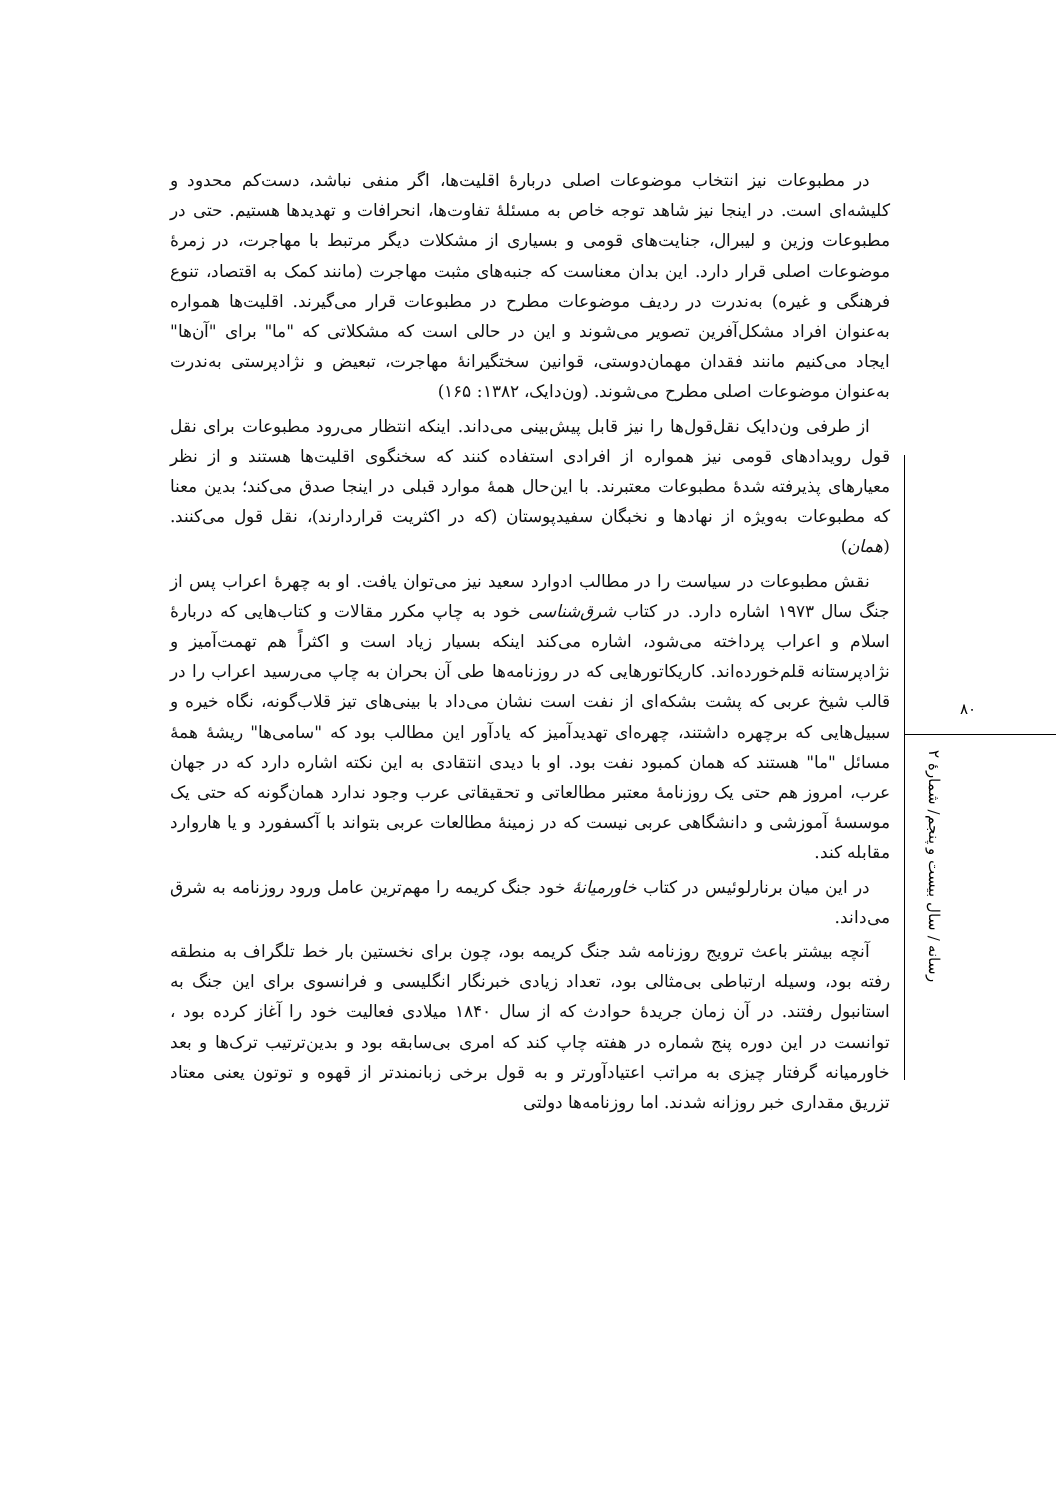در مطبوعات نیز انتخاب موضوعات اصلی دربارهٔ اقلیت‌ها، اگر منفی نباشد، دست‌کم محدود و کلیشه‌ای است. در اینجا نیز شاهد توجه خاص به مسئلهٔ تفاوت‌ها، انحرافات و تهدیدها هستیم. حتی در مطبوعات وزین و لیبرال، جنایت‌های قومی و بسیاری از مشکلات دیگر مرتبط با مهاجرت، در زمرهٔ موضوعات اصلی قرار دارد. این بدان معناست که جنبه‌های مثبت مهاجرت (مانند کمک به اقتصاد، تنوع فرهنگی و غیره) به‌ندرت در ردیف موضوعات مطرح در مطبوعات قرار می‌گیرند. اقلیت‌ها همواره به‌عنوان افراد مشکل‌آفرین تصویر می‌شوند و این در حالی است که مشکلاتی که "ما" برای "آن‌ها" ایجاد می‌کنیم مانند فقدان مهمان‌دوستی، قوانین سختگیرانهٔ مهاجرت، تبعیض و نژادپرستی به‌ندرت به‌عنوان موضوعات اصلی مطرح می‌شوند. (ون‌دایک، ۱۳۸۲: ۱۶۵)
از طرفی ون‌دایک نقل‌قول‌ها را نیز قابل پیش‌بینی می‌داند. اینکه انتظار می‌رود مطبوعات برای نقل قول رویدادهای قومی نیز همواره از افرادی استفاده کنند که سخنگوی اقلیت‌ها هستند و از نظر معیارهای پذیرفته شدهٔ مطبوعات معتبرند. با این‌حال همهٔ موارد قبلی در اینجا صدق می‌کند؛ بدین معنا که مطبوعات به‌ویژه از نهادها و نخبگان سفیدپوستان (که در اکثریت قراردارند)، نقل قول می‌کنند. (همان)
نقش مطبوعات در سیاست را در مطالب ادوارد سعید نیز می‌توان یافت. او به چهرهٔ اعراب پس از جنگ سال ۱۹۷۳ اشاره دارد. در کتاب شرق‌شناسی خود به چاپ مکرر مقالات و کتاب‌هایی که دربارهٔ اسلام و اعراب پرداخته می‌شود، اشاره می‌کند اینکه بسیار زیاد است و اکثراً هم تهمت‌آمیز و نژادپرستانه قلم‌خورده‌اند. کاریکاتورهایی که در روزنامه‌ها طی آن بحران به چاپ می‌رسید اعراب را در قالب شیخ عربی که پشت بشکه‌ای از نفت است نشان می‌داد با بینی‌های تیز قلاب‌گونه، نگاه خیره و سبیل‌هایی که برچهره داشتند، چهره‌ای تهدیدآمیز که یادآور این مطالب بود که "سامی‌ها" ریشهٔ همهٔ مسائل "ما" هستند که همان کمبود نفت بود. او با دیدی انتقادی به این نکته اشاره دارد که در جهان عرب، امروز هم حتی یک روزنامهٔ معتبر مطالعاتی و تحقیقاتی عرب وجود ندارد همان‌گونه که حتی یک موسسهٔ آموزشی و دانشگاهی عربی نیست که در زمینهٔ مطالعات عربی بتواند با آکسفورد و یا هاروارد مقابله کند.
در این میان برنارلوئیس در کتاب خاورمیانهٔ خود جنگ کریمه را مهم‌ترین عامل ورود روزنامه به شرق می‌داند.
آنچه بیشتر باعث ترویج روزنامه شد جنگ کریمه بود، چون برای نخستین بار خط تلگراف به منطقه رفته بود، وسیله ارتباطی بی‌مثالی بود، تعداد زیادی خبرنگار انگلیسی و فرانسوی برای این جنگ به استانبول رفتند. در آن زمان جریدهٔ حوادث که از سال ۱۸۴۰ میلادی فعالیت خود را آغاز کرده بود ، توانست در این دوره پنج شماره در هفته چاپ کند که امری بی‌سابقه بود و بدین‌ترتیب ترک‌ها و بعد خاورمیانه گرفتار چیزی به مراتب اعتیادآورتر و به قول برخی زبانمندتر از قهوه و توتون یعنی معتاد تزریق مقداری خبر روزانه شدند. اما روزنامه‌ها دولتی
۸۰
رسانه / سال بیست و پنجم/ شمارهٔ ۲